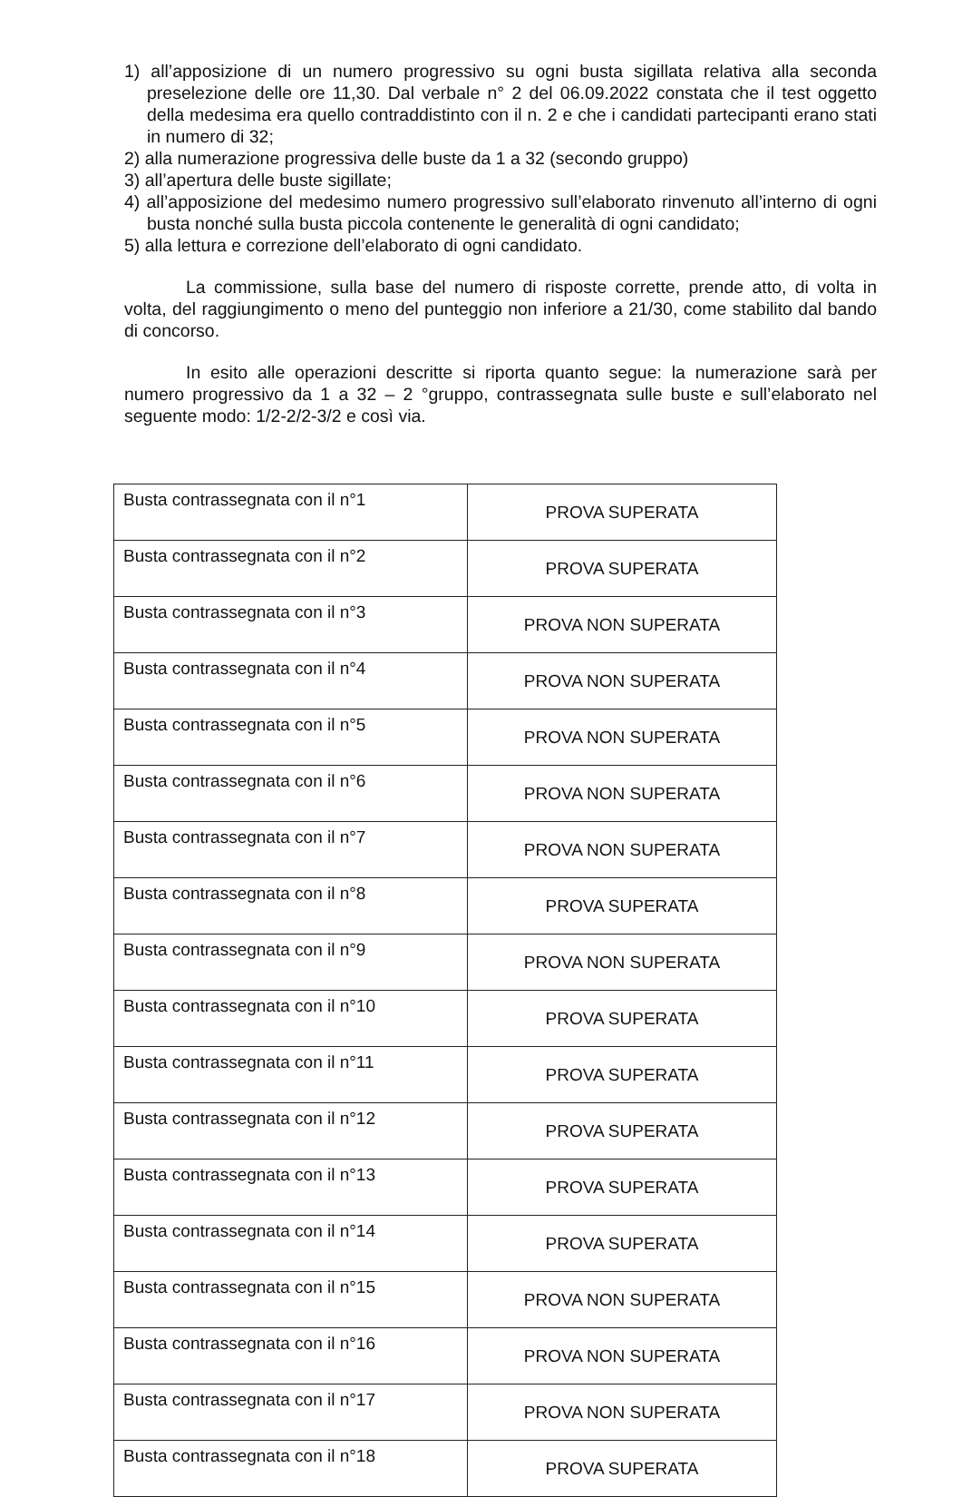1) all’apposizione di un numero progressivo su ogni busta sigillata relativa alla seconda preselezione delle ore 11,30. Dal verbale n° 2 del 06.09.2022 constata che il test oggetto della medesima era quello contraddistinto con il n. 2 e che i candidati partecipanti erano stati in numero di 32;
2) alla numerazione progressiva delle buste da 1 a 32 (secondo gruppo)
3) all’apertura delle buste sigillate;
4) all’apposizione del medesimo numero progressivo sull’elaborato rinvenuto all’interno di ogni busta nonché sulla busta piccola contenente le generalità di ogni candidato;
5) alla lettura e correzione dell’elaborato di ogni candidato.
La commissione, sulla base del numero di risposte corrette, prende atto, di volta in volta, del raggiungimento o meno del punteggio non inferiore a 21/30, come stabilito dal bando di concorso.
In esito alle operazioni descritte si riporta quanto segue: la numerazione sarà per numero progressivo da 1 a 32 – 2 °gruppo, contrassegnata sulle buste e sull’elaborato nel seguente modo: 1/2-2/2-3/2 e così via.
| Busta contrassegnata con il n°1 | PROVA SUPERATA |
| Busta contrassegnata con il n°2 | PROVA SUPERATA |
| Busta contrassegnata con il n°3 | PROVA NON SUPERATA |
| Busta contrassegnata con il n°4 | PROVA NON SUPERATA |
| Busta contrassegnata con il n°5 | PROVA NON SUPERATA |
| Busta contrassegnata con il n°6 | PROVA NON SUPERATA |
| Busta contrassegnata con il n°7 | PROVA NON SUPERATA |
| Busta contrassegnata con il n°8 | PROVA SUPERATA |
| Busta contrassegnata con il n°9 | PROVA NON SUPERATA |
| Busta contrassegnata con il n°10 | PROVA SUPERATA |
| Busta contrassegnata con il n°11 | PROVA SUPERATA |
| Busta contrassegnata con il n°12 | PROVA SUPERATA |
| Busta contrassegnata con il n°13 | PROVA SUPERATA |
| Busta contrassegnata con il n°14 | PROVA SUPERATA |
| Busta contrassegnata con il n°15 | PROVA NON SUPERATA |
| Busta contrassegnata con il n°16 | PROVA NON SUPERATA |
| Busta contrassegnata con il n°17 | PROVA NON SUPERATA |
| Busta contrassegnata con il n°18 | PROVA SUPERATA |